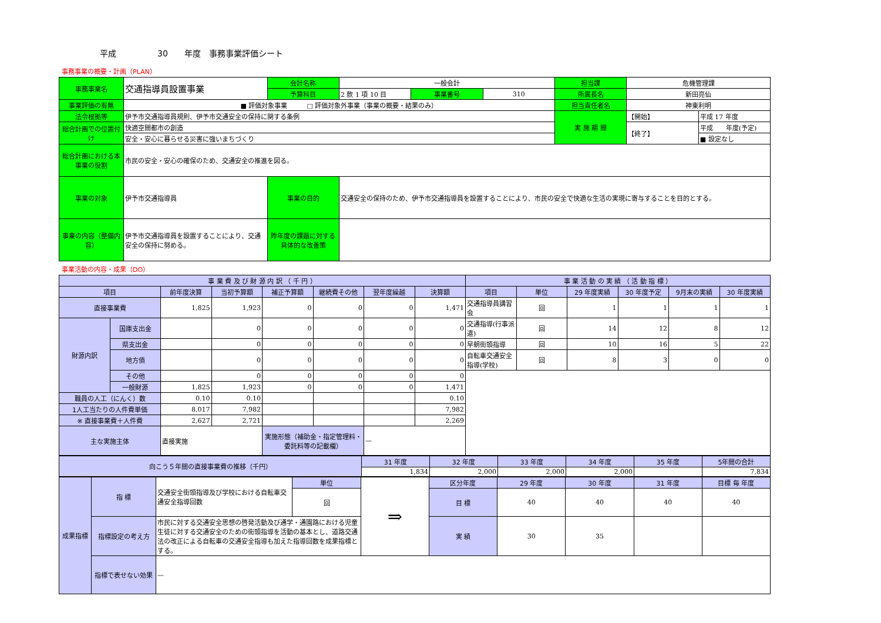平成　　　　　30　　年度　事務事業評価シート
事務事業の概要・計画（PLAN）
| 事務事業名 | 交通指導員設置事業 | 会計名称 | 一般会計 | | | 担当課 | 危機管理課 | |
| | | 予算科目 | 2 款 1 項 10 目 | 事業番号 | 310 | 所属長名 | 新田亮仙 | |
| 事業評価の有無 | ■ 評価対象事業 □ 評価対象外事業（事業の概要・結果のみ） | | | | | 担当責任者名 | 神東利明 | |
| 法令根拠等 | 伊予市交通指導員規則、伊予市交通安全の保持に関する条例 | | | | | 実 施 期 間 | 【開始】 | 平成 17 年度 |
| 総合計画での位置付け | 快適空間都市の創造 | | | | | | 【終了】 | 平成 年度(予定) |
| | 安全・安心に暮らせる災害に強いまちづくり | | | | | | | ■ 設定なし |
| 総合計画における本事業の役割 | 市民の安全・安心の確保のため、交通安全の推進を図る。 | | | | | | | |
| 事業の対象 | 伊予市交通指導員 | 事業の目的 | 交通安全の保持のため、伊予市交通指導員を設置することにより、市民の安全で快適な生活の実現に寄与することを目的とする。 | | | | | |
| 事業の内容（整備内容） | 伊予市交通指導員を設置することにより、交通安全の保持に努める。 | 昨年度の課題に対する具体的な改善策 | | | | | | |
事業活動の内容・成果（DO）
| 事 業 費 及 び 財 源 内 訳 （ 千 円 ） | | | | | | | | 事 業 活 動 の 実 績 （ 活 動 指 標 ） | | | | | |
| --- | --- | --- | --- | --- | --- | --- | --- | --- | --- | --- | --- | --- | --- |
| 項目 | | 前年度決算 | 当初予算額 | 補正予算額 | 継続費その他 | 翌年度繰越 | 決算額 | 項目 | 単位 | 29 年度実績 | 30 年度予定 | 9月末の実績 | 30 年度実績 |
| 直接事業費 | | 1,825 | 1,923 | 0 | 0 | 0 | 1,471 | 交通指導員講習会 | 回 | 1 | 1 | 1 | 1 |
| 財源内訳 | 国庫支出金 | | 0 | 0 | 0 | 0 | 0 | 交通指導(行事派遣) | 回 | 14 | 12 | 8 | 12 |
| | 県支出金 | | 0 | 0 | 0 | 0 | 0 | 早朝街頭指導 | 回 | 10 | 16 | 5 | 22 |
| | 地方債 | | 0 | 0 | 0 | 0 | 0 | 自転車交通安全指導(学校) | 回 | 8 | 3 | 0 | 0 |
| | その他 | | 0 | 0 | 0 | 0 | 0 | | | | | | |
| | 一般財源 | 1,825 | 1,923 | 0 | 0 | 0 | 1,471 | | | | | | |
| 職員の人工（にんく）数 | | 0.10 | 0.10 | | | | 0.10 | | | | | | |
| 1人工当たりの人件費単価 | | 8,017 | 7,982 | | | | 7,982 | | | | | | |
| ※ 直接事業費＋人件費 | | 2,627 | 2,721 | | | | 2,269 | | | | | | |
| 主な実施主体 | | 直接実施 | | 実施形態（補助金・指定管理料・委託料等の記載欄） | | — | | | | | | | |
| 向こう５年間の直接事業費の推移（千円） | 31 年度 | 32 年度 | 33 年度 | 34 年度 | 35 年度 | 5年間の合計 |
| | 1,834 | 2,000 | 2,000 | 2,000 | | 7,834 |
| 成果指標 | 指 標 | 交通安全街頭指導及び学校における自転車交通安全指導回数 | 単位 | ⇒ | 区分年度 | 29 年度 | 30 年度 | 31 年度 | 目標 毎 年度 |
| | | | 回 | | 目 標 | 40 | 40 | 40 | 40 |
| | 指標設定の考え方 | 市民に対する交通安全思想の啓発活動及び通学・通園路における児童生徒に対する交通安全のための街頭指導を活動の基本とし、道路交通法の改正による自転車の交通安全指導も加えた指導回数を成果指標とする。 | | | 実 績 | 30 | 35 | | |
| | 指標で表せない効果 | — | | | | | | | |